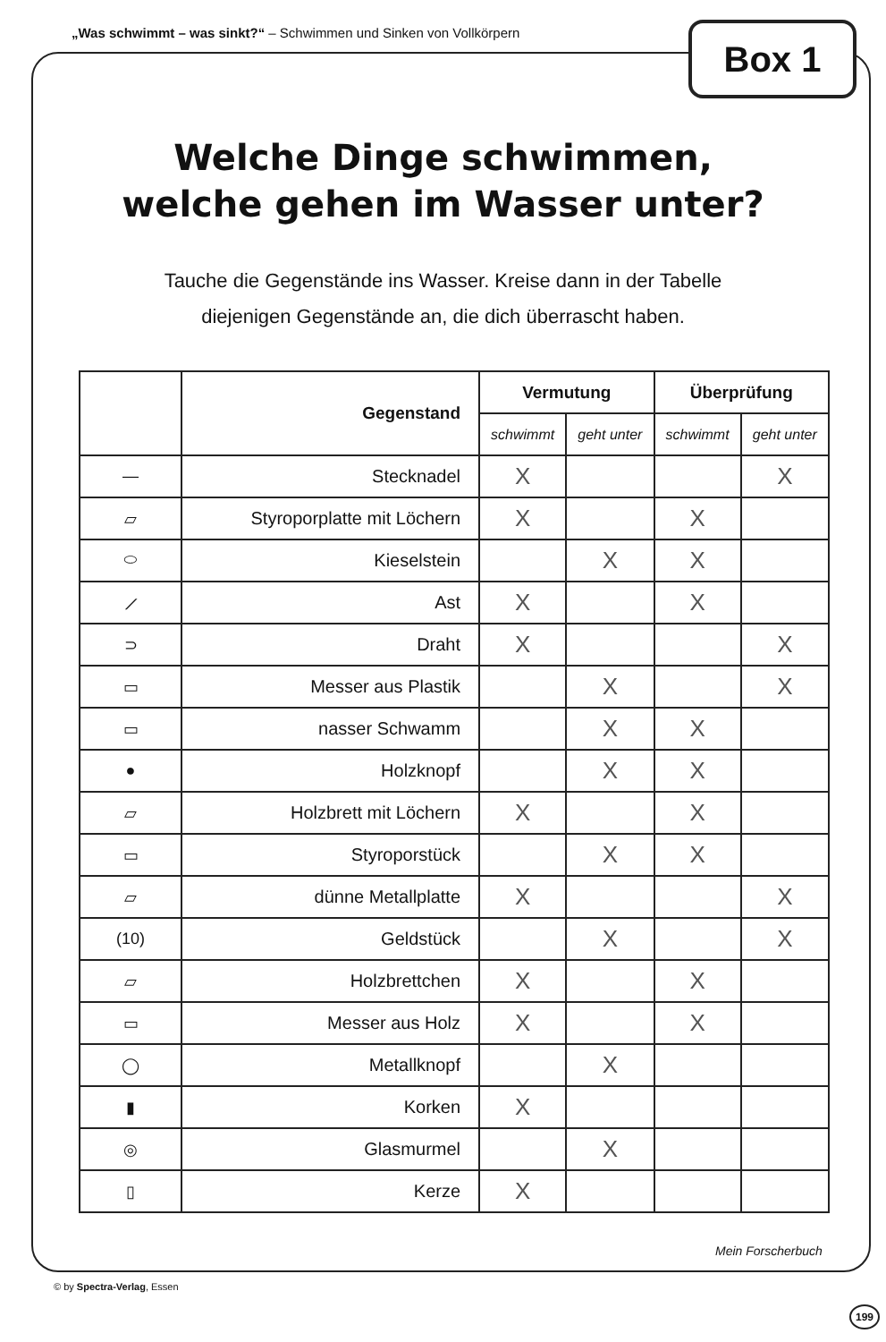„Was schwimmt – was sinkt?“ – Schwimmen und Sinken von Vollkörpern
Box 1
Welche Dinge schwimmen,
welche gehen im Wasser unter?
Tauche die Gegenstände ins Wasser. Kreise dann in der Tabelle
diejenigen Gegenstände an, die dich überrascht haben.
| | Gegenstand | Vermutung | | Überprüfung | |
| --- | --- | --- | --- | --- | --- |
| | | schwimmt | geht unter | schwimmt | geht unter |
| — | Stecknadel | X | | | X |
| ▱ | Styroporplatte mit Löchern | X | | X | |
| ⬭ | Kieselstein | | X | X | |
| ⟋ | Ast | X | | X | |
| ⊃ | Draht | X | | | X |
| ▭ | Messer aus Plastik | | X | | X |
| ▭ | nasser Schwamm | | X | X | |
| ● | Holzknopf | | X | X | |
| ▱ | Holzbrett mit Löchern | X | | X | |
| ▭ | Styroporstück | | X | X | |
| ▱ | dünne Metallplatte | X | | | X |
| (10) | Geldstück | | X | | X |
| ▱ | Holzbrettchen | X | | X | |
| ▭ | Messer aus Holz | X | | X | |
| ◯ | Metallknopf | | X | | |
| ▮ | Korken | X | | | |
| ◎ | Glasmurmel | | X | | |
| ▯ | Kerze | X | | | |
Mein Forscherbuch
© by Spectra-Verlag, Essen
199